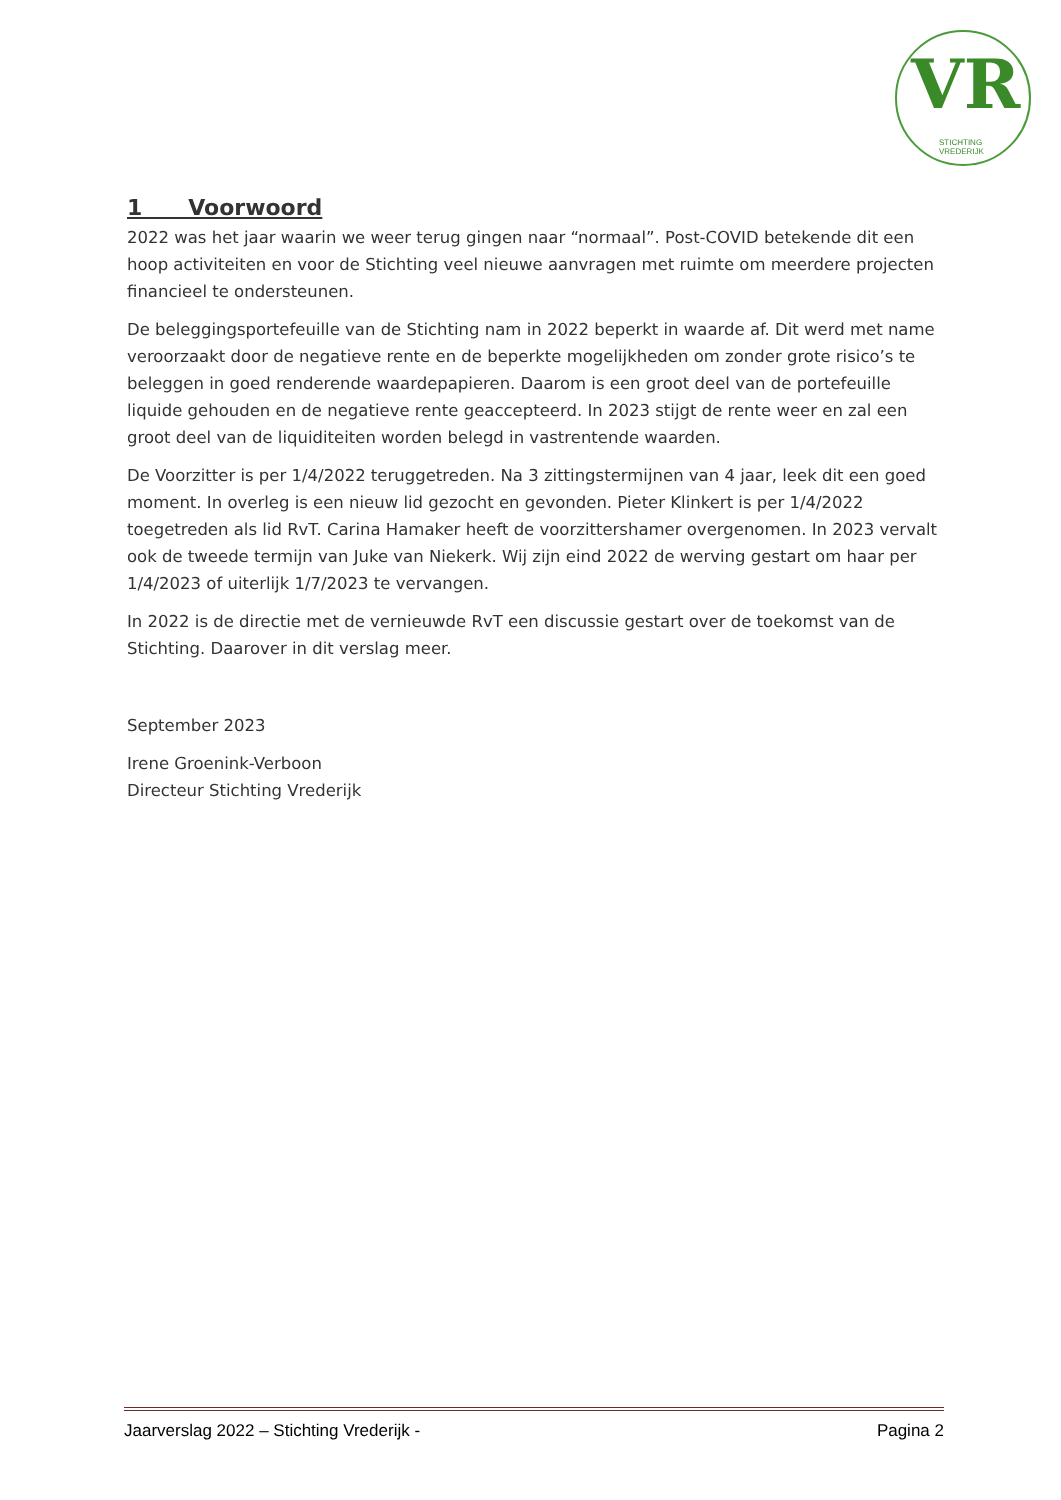VR
STICHTING VREDERIJK
1 Voorwoord
2022 was het jaar waarin we weer terug gingen naar “normaal”. Post-COVID betekende dit een hoop activiteiten en voor de Stichting veel nieuwe aanvragen met ruimte om meerdere projecten financieel te ondersteunen.
De beleggingsportefeuille van de Stichting nam in 2022 beperkt in waarde af. Dit werd met name veroorzaakt door de negatieve rente en de beperkte mogelijkheden om zonder grote risico’s te beleggen in goed renderende waardepapieren. Daarom is een groot deel van de portefeuille liquide gehouden en de negatieve rente geaccepteerd. In 2023 stijgt de rente weer en zal een groot deel van de liquiditeiten worden belegd in vastrentende waarden.
De Voorzitter is per 1/4/2022 teruggetreden. Na 3 zittingstermijnen van 4 jaar, leek dit een goed moment. In overleg is een nieuw lid gezocht en gevonden. Pieter Klinkert is per 1/4/2022 toegetreden als lid RvT. Carina Hamaker heeft de voorzittershamer overgenomen. In 2023 vervalt ook de tweede termijn van Juke van Niekerk. Wij zijn eind 2022 de werving gestart om haar per 1/4/2023 of uiterlijk 1/7/2023 te vervangen.
In 2022 is de directie met de vernieuwde RvT een discussie gestart over de toekomst van de Stichting. Daarover in dit verslag meer.
September 2023
Irene Groenink-Verboon
Directeur Stichting Vrederijk
Jaarverslag 2022 – Stichting Vrederijk - Pagina 2